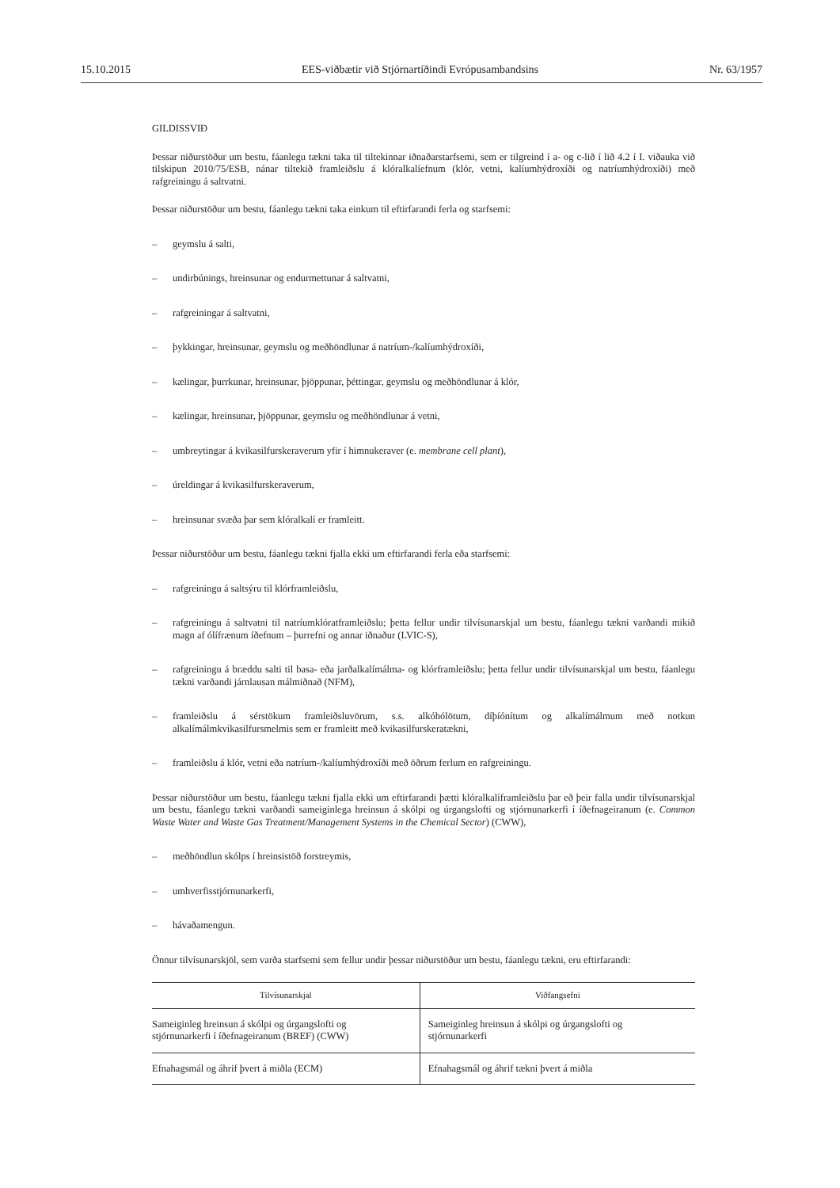15.10.2015 EES-viðbætir við Stjórnartíðindi Evrópusambandsins Nr. 63/1957
GILDISSVIÐ
Þessar niðurstöður um bestu, fáanlegu tækni taka til tiltekinnar iðnaðarstarfsemi, sem er tilgreind í a- og c-lið í lið 4.2 í I. viðauka við tilskipun 2010/75/ESB, nánar tiltekið framleiðslu á klóralkalíefnum (klór, vetni, kalíumhýdroxíði og natríumhýdroxíði) með rafgreiningu á saltvatni.
Þessar niðurstöður um bestu, fáanlegu tækni taka einkum til eftirfarandi ferla og starfsemi:
– geymslu á salti,
– undirbúnings, hreinsunar og endurmettunar á saltvatni,
– rafgreiningar á saltvatni,
– þykkingar, hreinsunar, geymslu og meðhöndlunar á natríum-/kalíumhýdroxíði,
– kælingar, þurrkunar, hreinsunar, þjöppunar, þéttingar, geymslu og meðhöndlunar á klór,
– kælingar, hreinsunar, þjöppunar, geymslu og meðhöndlunar á vetni,
– umbreytingar á kvikasilfurskeraverum yfir í himnukeraver (e. membrane cell plant),
– úreldingar á kvikasilfurskeraverum,
– hreinsunar svæða þar sem klóralkalí er framleitt.
Þessar niðurstöður um bestu, fáanlegu tækni fjalla ekki um eftirfarandi ferla eða starfsemi:
– rafgreiningu á saltsýru til klórframleiðslu,
– rafgreiningu á saltvatni til natríumklóratframleiðslu; þetta fellur undir tilvísunarskjal um bestu, fáanlegu tækni varðandi mikið magn af ólífrænum íðefnum – þurrefni og annar iðnaður (LVIC-S),
– rafgreiningu á bræddu salti til basa- eða jarðalkalímálma- og klórframleiðslu; þetta fellur undir tilvísunarskjal um bestu, fáanlegu tækni varðandi járnlausan málmiðnað (NFM),
– framleiðslu á sérstökum framleiðsluvörum, s.s. alkóhólötum, díþíónítum og alkalímálmum með notkun alkalímálmkvikasilfursmelmis sem er framleitt með kvikasilfurskeratækni,
– framleiðslu á klór, vetni eða natríum-/kalíumhýdroxíði með öðrum ferlum en rafgreiningu.
Þessar niðurstöður um bestu, fáanlegu tækni fjalla ekki um eftirfarandi þætti klóralkalíframleiðslu þar eð þeir falla undir tilvísunarskjal um bestu, fáanlegu tækni varðandi sameiginlega hreinsun á skólpi og úrgangslofti og stjórnunarkerfi í íðefnageiranum (e. Common Waste Water and Waste Gas Treatment/Management Systems in the Chemical Sector) (CWW),
– meðhöndlun skólps í hreinsistöð forstreymis,
– umhverfisstjórnunarkerfi,
– hávaðamengun.
Önnur tilvísunarskjöl, sem varða starfsemi sem fellur undir þessar niðurstöður um bestu, fáanlegu tækni, eru eftirfarandi:
| Tilvísunarskjal | Viðfangsefni |
| --- | --- |
| Sameiginleg hreinsun á skólpi og úrgangslofti og stjórnunarkerfi í íðefnageiranum (BREF) (CWW) | Sameiginleg hreinsun á skólpi og úrgangslofti og stjórnunarkerfi |
| Efnahagsmál og áhrif þvert á miðla (ECM) | Efnahagsmál og áhrif tækni þvert á miðla |